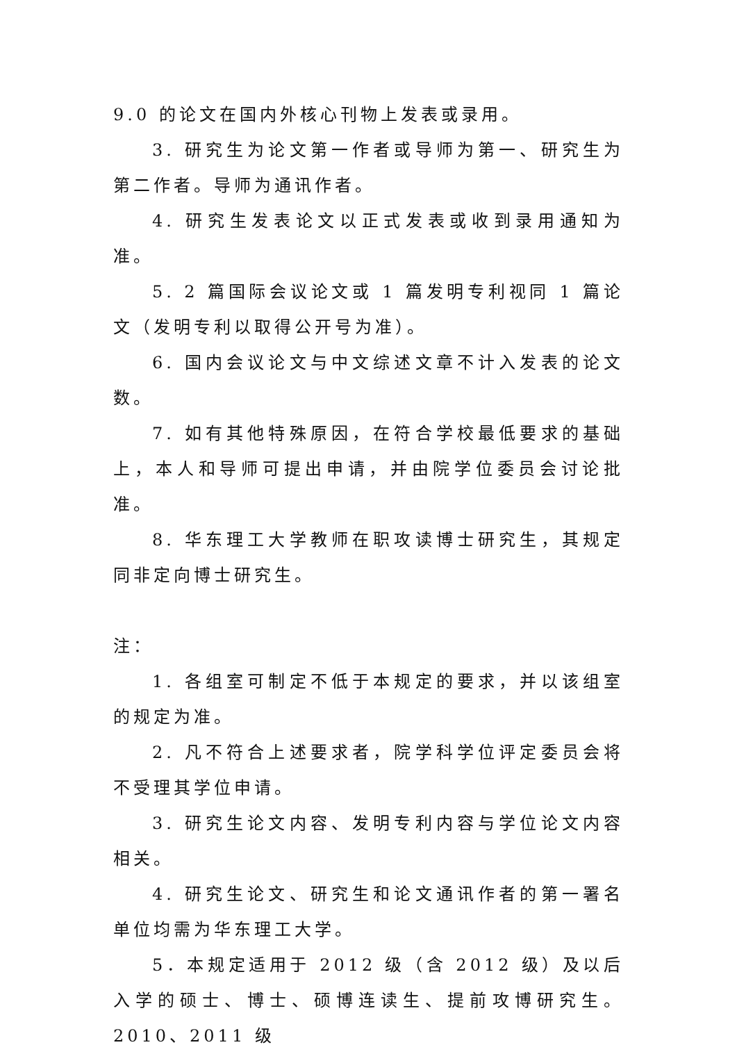9.0 的论文在国内外核心刊物上发表或录用。
3. 研究生为论文第一作者或导师为第一、研究生为第二作者。导师为通讯作者。
4. 研究生发表论文以正式发表或收到录用通知为准。
5. 2 篇国际会议论文或 1 篇发明专利视同 1 篇论文（发明专利以取得公开号为准）。
6. 国内会议论文与中文综述文章不计入发表的论文数。
7. 如有其他特殊原因，在符合学校最低要求的基础上，本人和导师可提出申请，并由院学位委员会讨论批准。
8. 华东理工大学教师在职攻读博士研究生，其规定同非定向博士研究生。
注：
1. 各组室可制定不低于本规定的要求，并以该组室的规定为准。
2. 凡不符合上述要求者，院学科学位评定委员会将不受理其学位申请。
3. 研究生论文内容、发明专利内容与学位论文内容相关。
4. 研究生论文、研究生和论文通讯作者的第一署名单位均需为华东理工大学。
5．本规定适用于 2012 级（含 2012 级）及以后入学的硕士、博士、硕博连读生、提前攻博研究生。2010、2011 级